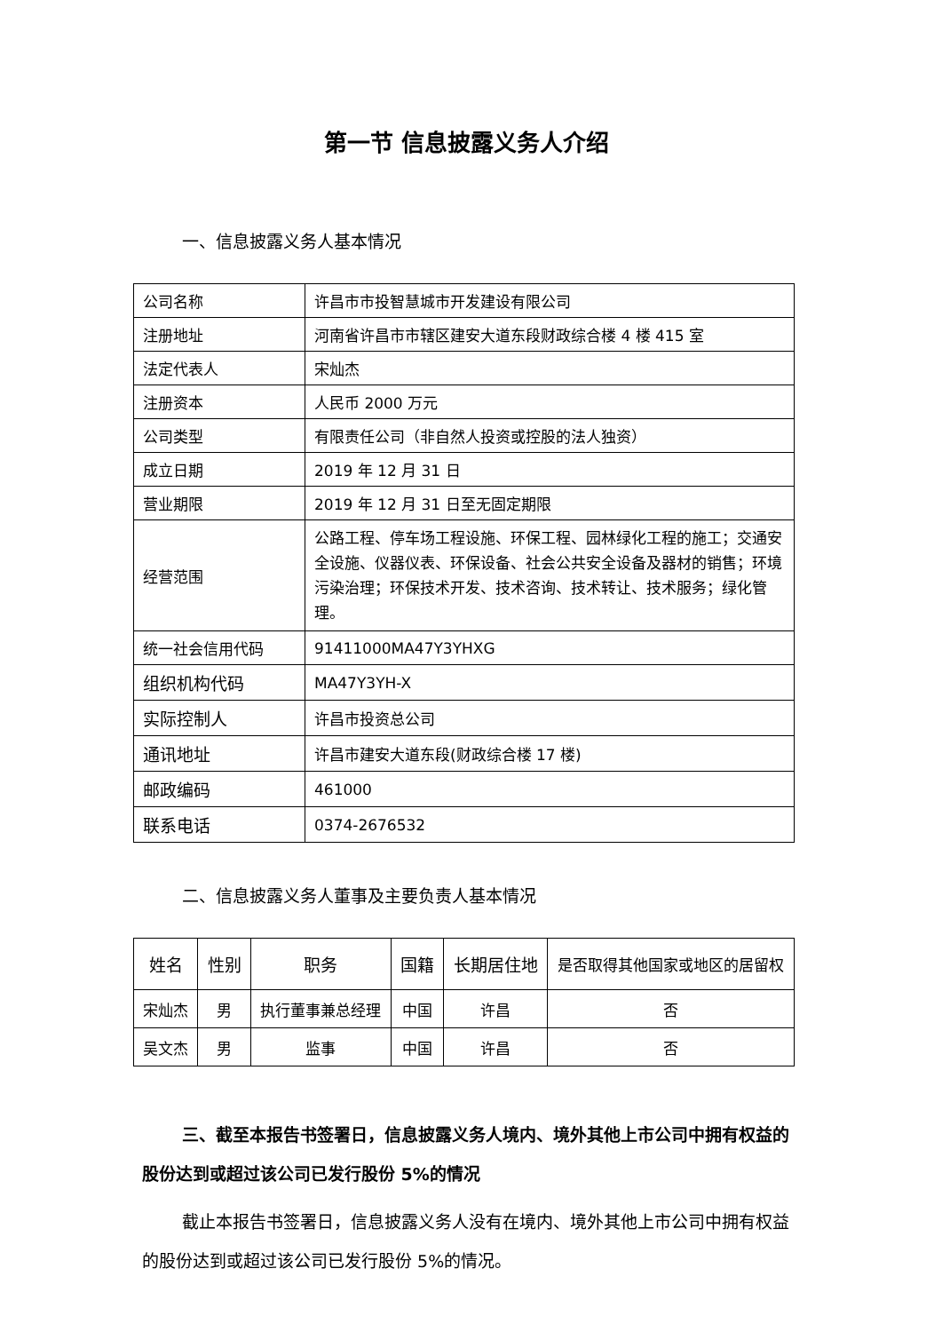第一节 信息披露义务人介绍
一、信息披露义务人基本情况
| 公司名称 | 许昌市市投智慧城市开发建设有限公司 |
| 注册地址 | 河南省许昌市市辖区建安大道东段财政综合楼 4 楼 415 室 |
| 法定代表人 | 宋灿杰 |
| 注册资本 | 人民币 2000 万元 |
| 公司类型 | 有限责任公司（非自然人投资或控股的法人独资） |
| 成立日期 | 2019 年 12 月 31 日 |
| 营业期限 | 2019 年 12 月 31 日至无固定期限 |
| 经营范围 | 公路工程、停车场工程设施、环保工程、园林绿化工程的施工；交通安全设施、仪器仪表、环保设备、社会公共安全设备及器材的销售；环境污染治理；环保技术开发、技术咨询、技术转让、技术服务；绿化管理。 |
| 统一社会信用代码 | 91411000MA47Y3YHXG |
| 组织机构代码 | MA47Y3YH-X |
| 实际控制人 | 许昌市投资总公司 |
| 通讯地址 | 许昌市建安大道东段(财政综合楼 17 楼) |
| 邮政编码 | 461000 |
| 联系电话 | 0374-2676532 |
二、信息披露义务人董事及主要负责人基本情况
| 姓名 | 性别 | 职务 | 国籍 | 长期居住地 | 是否取得其他国家或地区的居留权 |
| --- | --- | --- | --- | --- | --- |
| 宋灿杰 | 男 | 执行董事兼总经理 | 中国 | 许昌 | 否 |
| 吴文杰 | 男 | 监事 | 中国 | 许昌 | 否 |
三、截至本报告书签署日，信息披露义务人境内、境外其他上市公司中拥有权益的股份达到或超过该公司已发行股份 5%的情况
截止本报告书签署日，信息披露义务人没有在境内、境外其他上市公司中拥有权益的股份达到或超过该公司已发行股份 5%的情况。